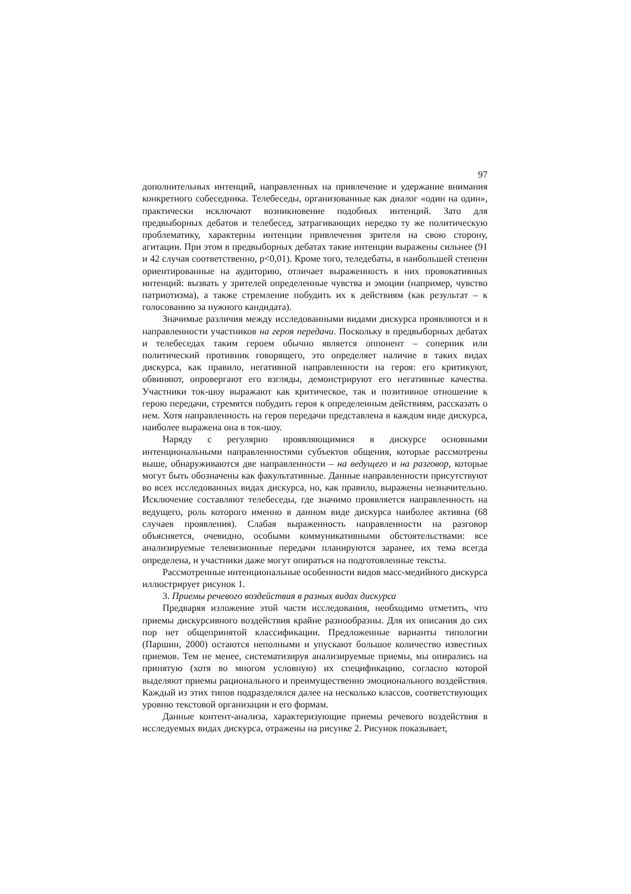97
дополнительных интенций, направленных на привлечение и удержание внимания конкретного собеседника. Телебеседы, организованные как диалог «один на один», практически исключают возникновение подобных интенций. Зато для предвыборных дебатов и телебесед, затрагивающих нередко ту же политическую проблематику, характерны интенции привлечения зрителя на свою сторону, агитации. При этом в предвыборных дебатах такие интенции выражены сильнее (91 и 42 случая соответственно, p<0,01). Кроме того, теледебаты, в наибольшей степени ориентированные на аудиторию, отличает выраженность в них провокативных интенций: вызвать у зрителей определенные чувства и эмоции (например, чувство патриотизма), а также стремление побудить их к действиям (как результат – к голосованию за нужного кандидата).
Значимые различия между исследованными видами дискурса проявляются и в направленности участников на героя передачи. Поскольку в предвыборных дебатах и телебеседах таким героем обычно является оппонент – соперник или политический противник говорящего, это определяет наличие в таких видах дискурса, как правило, негативной направленности на героя: его критикуют, обвиняют, опровергают его взгляды, демонстрируют его негативные качества. Участники ток-шоу выражают как критическое, так и позитивное отношение к герою передачи, стремятся побудить героя к определенным действиям, рассказать о нем. Хотя направленность на героя передачи представлена в каждом виде дискурса, наиболее выражена она в ток-шоу.
Наряду с регулярно проявляющимися в дискурсе основными интенциональными направленностями субъектов общения, которые рассмотрены выше, обнаруживаются две направленности – на ведущего и на разговор, которые могут быть обозначены как факультативные. Данные направленности присутствуют во всех исследованных видах дискурса, но, как правило, выражены незначительно. Исключение составляют телебеседы, где значимо проявляется направленность на ведущего, роль которого именно в данном виде дискурса наиболее активна (68 случаев проявления). Слабая выраженность направленности на разговор объясняется, очевидно, особыми коммуникативными обстоятельствами: все анализируемые телевизионные передачи планируются заранее, их тема всегда определена, и участники даже могут опираться на подготовленные тексты.
Рассмотренные интенциональные особенности видов масс-медийного дискурса иллюстрирует рисунок 1.
3. Приемы речевого воздействия в разных видах дискурса
Предваряя изложение этой части исследования, необходимо отметить, что приемы дискурсивного воздействия крайне разнообразны. Для их описания до сих пор нет общепринятой классификации. Предложенные варианты типологии (Паршин, 2000) остаются неполными и упускают большое количество известных приемов. Тем не менее, систематизируя анализируемые приемы, мы опирались на принятую (хотя во многом условную) их спецификацию, согласно которой выделяют приемы рационального и преимущественно эмоционального воздействия. Каждый из этих типов подразделялся далее на несколько классов, соответствующих уровню текстовой организации и его формам.
Данные контент-анализа, характеризующие приемы речевого воздействия в исследуемых видах дискурса, отражены на рисунке 2. Рисунок показывает,